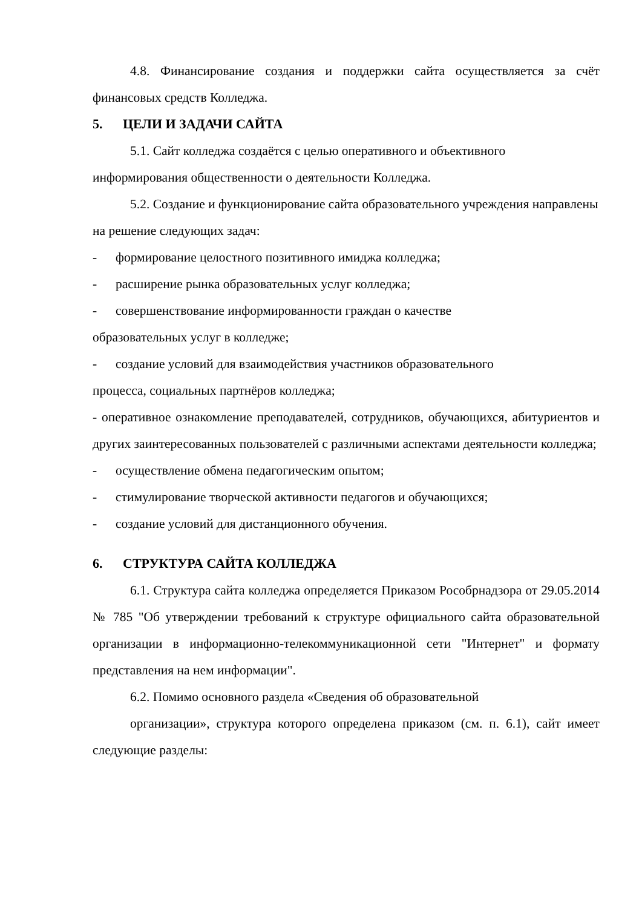4.8. Финансирование создания и поддержки сайта осуществляется за счёт финансовых средств Колледжа.
5. ЦЕЛИ И ЗАДАЧИ САЙТА
5.1. Сайт колледжа создаётся с целью оперативного и объективного информирования общественности о деятельности Колледжа.
5.2. Создание и функционирование сайта образовательного учреждения направлены на решение следующих задач:
- формирование целостного позитивного имиджа колледжа;
- расширение рынка образовательных услуг колледжа;
- совершенствование информированности граждан о качестве
образовательных услуг в колледже;
- создание условий для взаимодействия участников образовательного
процесса, социальных партнёров колледжа;
- оперативное ознакомление преподавателей, сотрудников, обучающихся, абитуриентов и других заинтересованных пользователей с различными аспектами деятельности колледжа;
- осуществление обмена педагогическим опытом;
- стимулирование творческой активности педагогов и обучающихся;
- создание условий для дистанционного обучения.
6. СТРУКТУРА САЙТА КОЛЛЕДЖА
6.1. Структура сайта колледжа определяется Приказом Рособрнадзора от 29.05.2014 № 785 "Об утверждении требований к структуре официального сайта образовательной организации в информационно-телекоммуникационной сети "Интернет" и формату представления на нем информации".
6.2. Помимо основного раздела «Сведения об образовательной
организации», структура которого определена приказом (см. п. 6.1), сайт имеет следующие разделы: